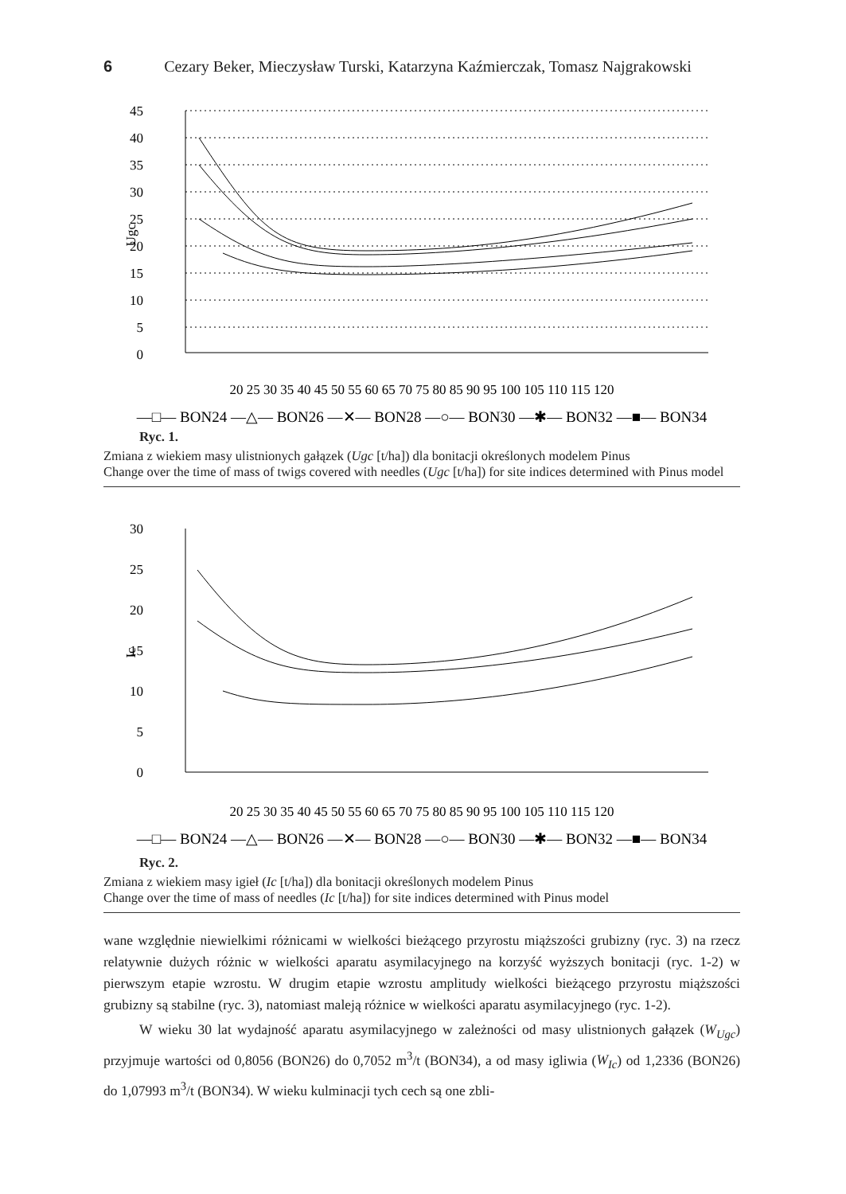6 Cezary Beker, Mieczysław Turski, Katarzyna Kaźmierczak, Tomasz Najgrakowski
45
40
35
30
25
20
15
10
5
0
Ugc
20 25 30 35 40 45 50 55 60 65 70 75 80 85 90 95 100 105 110 115 120
—□— BON24 —△— BON26 —✕— BON28 —○— BON30 —✱— BON32 —■— BON34
Ryc. 1.
Zmiana z wiekiem masy ulistnionych gałązek (Ugc [t/ha]) dla bonitacji określonych modelem Pinus
Change over the time of mass of twigs covered with needles (Ugc [t/ha]) for site indices determined with Pinus model
30
25
20
15
10
5
0
Ic
20 25 30 35 40 45 50 55 60 65 70 75 80 85 90 95 100 105 110 115 120
—□— BON24 —△— BON26 —✕— BON28 —○— BON30 —✱— BON32 —■— BON34
Ryc. 2.
Zmiana z wiekiem masy igieł (Ic [t/ha]) dla bonitacji określonych modelem Pinus
Change over the time of mass of needles (Ic [t/ha]) for site indices determined with Pinus model
wane względnie niewielkimi różnicami w wielkości bieżącego przyrostu miąższości grubizny (ryc. 3) na rzecz relatywnie dużych różnic w wielkości aparatu asymilacyjnego na korzyść wyższych bonitacji (ryc. 1-2) w pierwszym etapie wzrostu. W drugim etapie wzrostu amplitudy wielkości bieżącego przyrostu miąższości grubizny są stabilne (ryc. 3), natomiast maleją różnice w wielkości aparatu asymilacyjnego (ryc. 1-2).
W wieku 30 lat wydajność aparatu asymilacyjnego w zależności od masy ulistnionych gałązek (W<sub>Ugc</sub>) przyjmuje wartości od 0,8056 (BON26) do 0,7052 m<sup>3</sup>/t (BON34), a od masy igliwia (W<sub>Ic</sub>) od 1,2336 (BON26) do 1,07993 m<sup>3</sup>/t (BON34). W wieku kulminacji tych cech są one zbli-